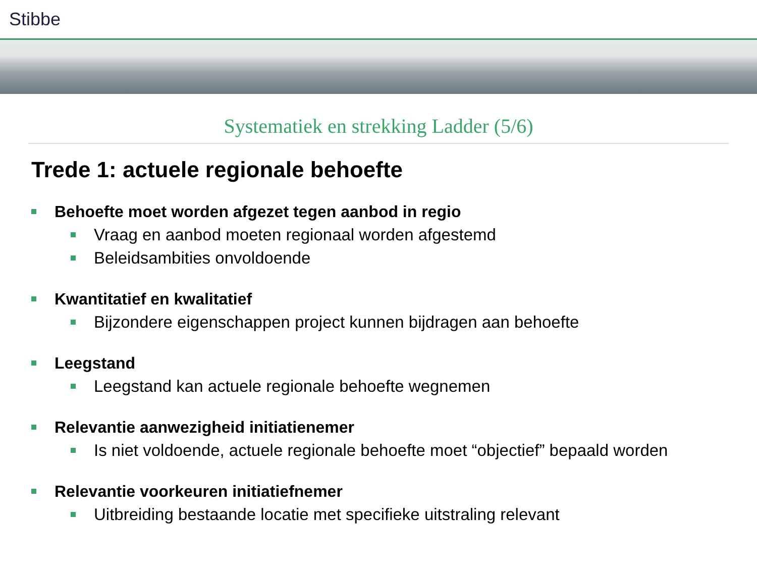Stibbe
Systematiek en strekking Ladder (5/6)
Trede 1: actuele regionale behoefte
Behoefte moet worden afgezet tegen aanbod in regio
Vraag en aanbod moeten regionaal worden afgestemd
Beleidsambities onvoldoende
Kwantitatief en kwalitatief
Bijzondere eigenschappen project kunnen bijdragen aan behoefte
Leegstand
Leegstand kan actuele regionale behoefte wegnemen
Relevantie aanwezigheid initiatienemer
Is niet voldoende, actuele regionale behoefte moet “objectief” bepaald worden
Relevantie voorkeuren initiatiefnemer
Uitbreiding bestaande locatie met specifieke uitstraling relevant